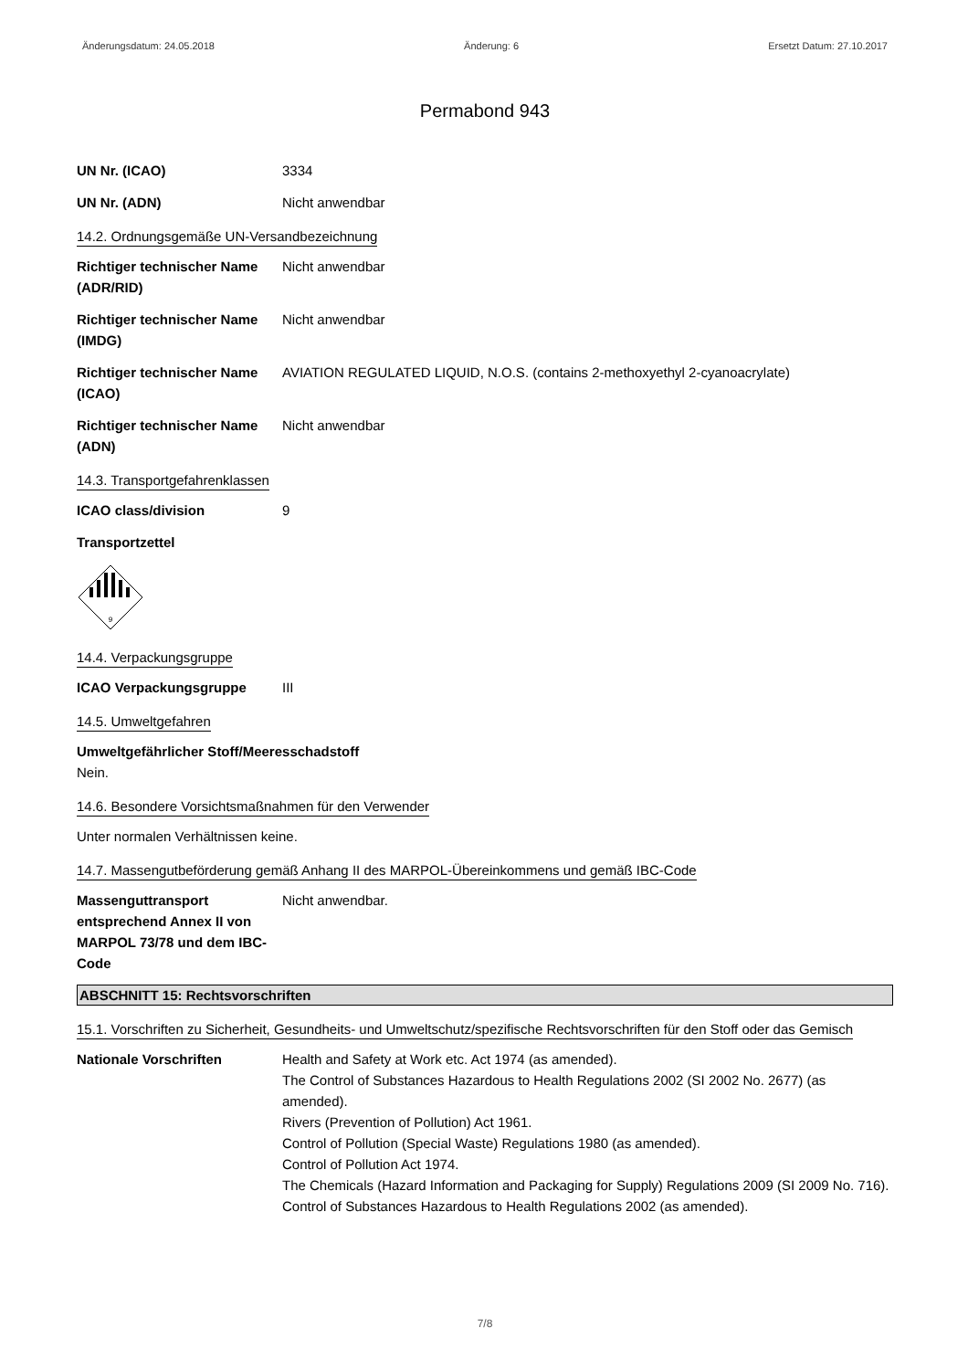Änderungsdatum: 24.05.2018 Änderung: 6 Ersetzt Datum: 27.10.2017
Permabond 943
UN Nr. (ICAO) 3334
UN Nr. (ADN) Nicht anwendbar
14.2. Ordnungsgemäße UN-Versandbezeichnung
Richtiger technischer Name (ADR/RID)
Nicht anwendbar
Richtiger technischer Name (IMDG)
Nicht anwendbar
Richtiger technischer Name (ICAO)
AVIATION REGULATED LIQUID, N.O.S. (contains 2-methoxyethyl 2-cyanoacrylate)
Richtiger technischer Name (ADN)
Nicht anwendbar
14.3. Transportgefahrenklassen
ICAO class/division 9
Transportzettel
9
14.4. Verpackungsgruppe
ICAO Verpackungsgruppe III
14.5. Umweltgefahren
Umweltgefährlicher Stoff/Meeresschadstoff
Nein.
14.6. Besondere Vorsichtsmaßnahmen für den Verwender
Unter normalen Verhältnissen keine.
14.7. Massengutbeförderung gemäß Anhang II des MARPOL-Übereinkommens und gemäß IBC-Code
Massenguttransport entsprechend Annex II von MARPOL 73/78 und dem IBC-Code
Nicht anwendbar.
ABSCHNITT 15: Rechtsvorschriften
15.1. Vorschriften zu Sicherheit, Gesundheits- und Umweltschutz/spezifische Rechtsvorschriften für den Stoff oder das Gemisch
Nationale Vorschriften Health and Safety at Work etc. Act 1974 (as amended).
The Control of Substances Hazardous to Health Regulations 2002 (SI 2002 No. 2677) (as amended).
Rivers (Prevention of Pollution) Act 1961.
Control of Pollution (Special Waste) Regulations 1980 (as amended).
Control of Pollution Act 1974.
The Chemicals (Hazard Information and Packaging for Supply) Regulations 2009 (SI 2009 No. 716).
Control of Substances Hazardous to Health Regulations 2002 (as amended).
7/8